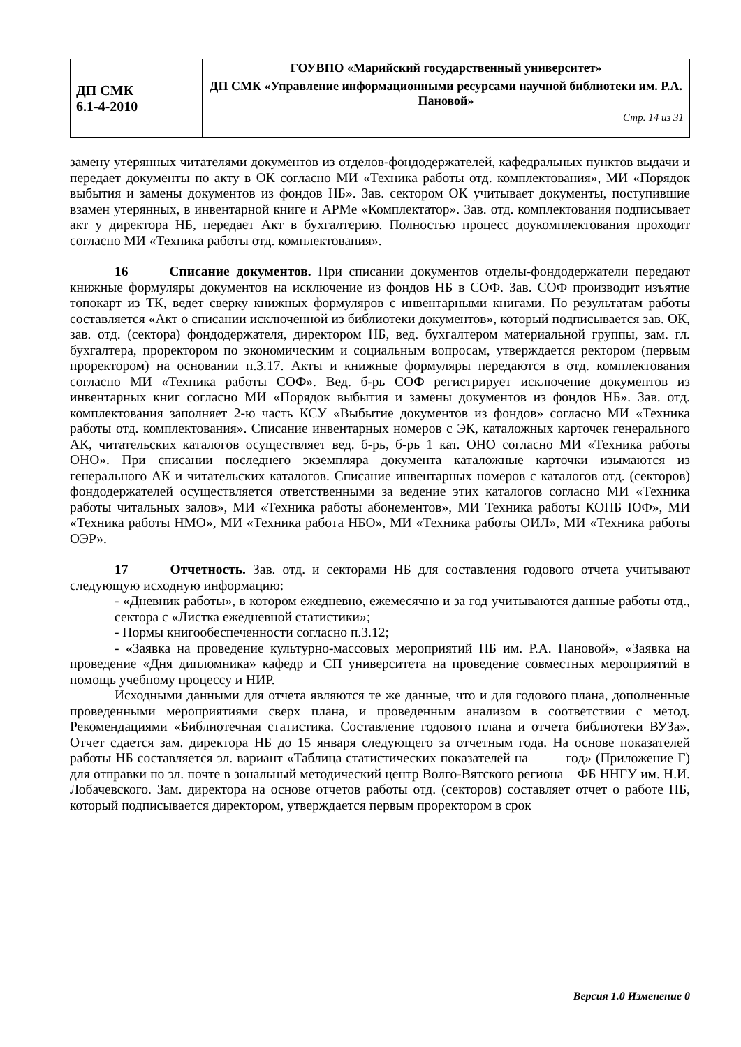| ДП СМК 6.1-4-2010 | ГОУВПО «Марийский государственный университет» |
| | ДП СМК «Управление информационными ресурсами научной библиотеки им. Р.А. Пановой» |
| | Стр. 14 из 31 |
замену утерянных читателями документов из отделов-фондодержателей, кафедральных пунктов выдачи и передает документы по акту в ОК согласно МИ «Техника работы отд. комплектования», МИ «Порядок выбытия и замены документов из фондов НБ». Зав. сектором ОК учитывает документы, поступившие взамен утерянных, в инвентарной книге и АРМе «Комплектатор». Зав. отд. комплектования подписывает акт у директора НБ, передает Акт в бухгалтерию. Полностью процесс доукомплектования проходит согласно МИ «Техника работы отд. комплектования».
16 Списание документов. При списании документов отделы-фондодержатели передают книжные формуляры документов на исключение из фондов НБ в СОФ. Зав. СОФ производит изъятие топокарт из ТК, ведет сверку книжных формуляров с инвентарными книгами. По результатам работы составляется «Акт о списании исключенной из библиотеки документов», который подписывается зав. ОК, зав. отд. (сектора) фондодержателя, директором НБ, вед. бухгалтером материальной группы, зам. гл. бухгалтера, проректором по экономическим и социальным вопросам, утверждается ректором (первым проректором) на основании п.3.17. Акты и книжные формуляры передаются в отд. комплектования согласно МИ «Техника работы СОФ». Вед. б-рь СОФ регистрирует исключение документов из инвентарных книг согласно МИ «Порядок выбытия и замены документов из фондов НБ». Зав. отд. комплектования заполняет 2-ю часть КСУ «Выбытие документов из фондов» согласно МИ «Техника работы отд. комплектования». Списание инвентарных номеров с ЭК, каталожных карточек генерального АК, читательских каталогов осуществляет вед. б-рь, б-рь 1 кат. ОНО согласно МИ «Техника работы ОНО». При списании последнего экземпляра документа каталожные карточки изымаются из генерального АК и читательских каталогов. Списание инвентарных номеров с каталогов отд. (секторов) фондодержателей осуществляется ответственными за ведение этих каталогов согласно МИ «Техника работы читальных залов», МИ «Техника работы абонементов», МИ Техника работы КОНБ ЮФ», МИ «Техника работы НМО», МИ «Техника работа НБО», МИ «Техника работы ОИЛ», МИ «Техника работы ОЭР».
17 Отчетность. Зав. отд. и секторами НБ для составления годового отчета учитывают следующую исходную информацию:
- «Дневник работы», в котором ежедневно, ежемесячно и за год учитываются данные работы отд., сектора с «Листка ежедневной статистики»;
- Нормы книгообеспеченности согласно п.3.12;
- «Заявка на проведение культурно-массовых мероприятий НБ им. Р.А. Пановой», «Заявка на проведение «Дня дипломника» кафедр и СП университета на проведение совместных мероприятий в помощь учебному процессу и НИР.
Исходными данными для отчета являются те же данные, что и для годового плана, дополненные проведенными мероприятиями сверх плана, и проведенным анализом в соответствии с метод. Рекомендациями «Библиотечная статистика. Составление годового плана и отчета библиотеки ВУЗа». Отчет сдается зам. директора НБ до 15 января следующего за отчетным года. На основе показателей работы НБ составляется эл. вариант «Таблица статистических показателей на год» (Приложение Г) для отправки по эл. почте в зональный методический центр Волго-Вятского региона – ФБ ННГУ им. Н.И. Лобачевского. Зам. директора на основе отчетов работы отд. (секторов) составляет отчет о работе НБ, который подписывается директором, утверждается первым проректором в срок
Версия 1.0 Изменение 0